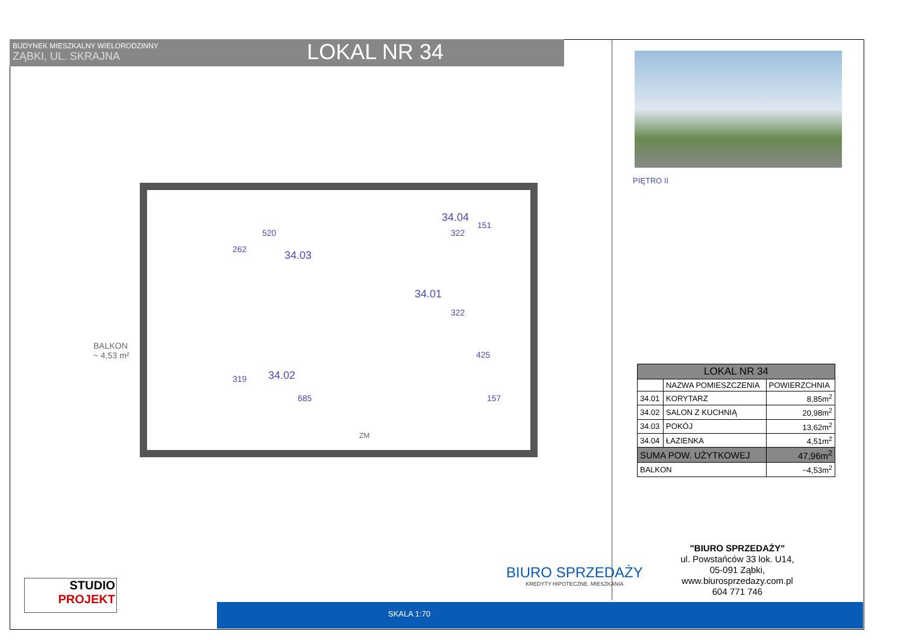BUDYNEK MIESZKALNY WIELORODZINNY
ZĄBKI, UL. SKRAJNA
LOKAL NR 34
PIĘTRO II
BALKON
~ 4,53 m²
34.03
34.04
34.01
34.02
520 322
322
685 157
262
319
425
151
ZM
| LOKAL NR 34 | | |
| --- | --- | --- |
| | NAZWA POMIESZCZENIA | POWIERZCHNIA |
| 34.01 | KORYTARZ | 8,85m<sup>2</sup> |
| 34.02 | SALON Z KUCHNIĄ | 20,98m<sup>2</sup> |
| 34.03 | POKÓJ | 13,62m<sup>2</sup> |
| 34.04 | ŁAZIENKA | 4,51m<sup>2</sup> |
| SUMA POW. UŻYTKOWEJ | | 47,96m<sup>2</sup> |
| BALKON | | ~4,53m<sup>2</sup> |
"BIURO SPRZEDAŻY"
ul. Powstańców 33 lok. U14,
05-091 Ząbki,
www.biurosprzedazy.com.pl
604 771 746
BIURO SPRZEDAŻY
KREDYTY HIPOTECZNE. MIESZKANIA
STUDIO
PROJEKT
SKALA 1:70